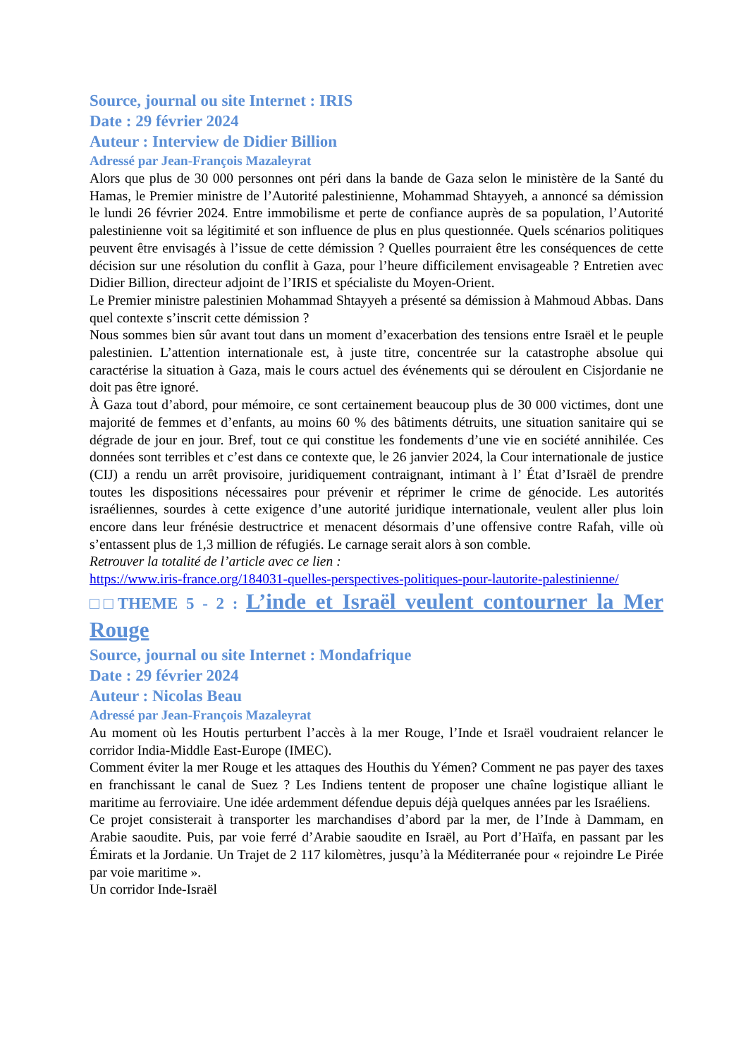Source, journal ou site Internet : IRIS
Date : 29 février 2024
Auteur : Interview de Didier Billion
Adressé par Jean-François Mazaleyrat
Alors que plus de 30 000 personnes ont péri dans la bande de Gaza selon le ministère de la Santé du Hamas, le Premier ministre de l’Autorité palestinienne, Mohammad Shtayyeh, a annoncé sa démission le lundi 26 février 2024. Entre immobilisme et perte de confiance auprès de sa population, l’Autorité palestinienne voit sa légitimité et son influence de plus en plus questionnée. Quels scénarios politiques peuvent être envisagés à l’issue de cette démission ? Quelles pourraient être les conséquences de cette décision sur une résolution du conflit à Gaza, pour l’heure difficilement envisageable ? Entretien avec Didier Billion, directeur adjoint de l’IRIS et spécialiste du Moyen-Orient.
Le Premier ministre palestinien Mohammad Shtayyeh a présenté sa démission à Mahmoud Abbas. Dans quel contexte s’inscrit cette démission ?
Nous sommes bien sûr avant tout dans un moment d’exacerbation des tensions entre Israël et le peuple palestinien. L’attention internationale est, à juste titre, concentrée sur la catastrophe absolue qui caractérise la situation à Gaza, mais le cours actuel des événements qui se déroulent en Cisjordanie ne doit pas être ignoré.
À Gaza tout d’abord, pour mémoire, ce sont certainement beaucoup plus de 30 000 victimes, dont une majorité de femmes et d’enfants, au moins 60 % des bâtiments détruits, une situation sanitaire qui se dégrade de jour en jour. Bref, tout ce qui constitue les fondements d’une vie en société annihilée. Ces données sont terribles et c’est dans ce contexte que, le 26 janvier 2024, la Cour internationale de justice (CIJ) a rendu un arrêt provisoire, juridiquement contraignant, intimant à l’ État d’Israël de prendre toutes les dispositions nécessaires pour prévenir et réprimer le crime de génocide. Les autorités israéliennes, sourdes à cette exigence d’une autorité juridique internationale, veulent aller plus loin encore dans leur frénésie destructrice et menacent désormais d’une offensive contre Rafah, ville où s’entassent plus de 1,3 million de réfugiés. Le carnage serait alors à son comble.
Retrouver la totalité de l’article avec ce lien :
https://www.iris-france.org/184031-quelles-perspectives-politiques-pour-lautorite-palestinienne/
□□THEME 5 - 2 : L’inde et Israël veulent contourner la Mer Rouge
Source, journal ou site Internet : Mondafrique
Date : 29 février 2024
Auteur : Nicolas Beau
Adressé par Jean-François Mazaleyrat
Au moment où les Houtis perturbent l’accès à la mer Rouge, l’Inde et Israël voudraient relancer le corridor India-Middle East-Europe (IMEC).
Comment éviter la mer Rouge et les attaques des Houthis du Yémen? Comment ne pas payer des taxes en franchissant le canal de Suez ? Les Indiens tentent de proposer une chaîne logistique alliant le maritime au ferroviaire. Une idée ardemment défendue depuis déjà quelques années par les Israéliens.
Ce projet consisterait à transporter les marchandises d’abord par la mer, de l’Inde à Dammam, en Arabie saoudite. Puis, par voie ferré d’Arabie saoudite en Israël, au Port d’Haïfa, en passant par les Émirats et la Jordanie. Un Trajet de 2 117 kilomètres, jusqu’à la Méditerranée pour « rejoindre Le Pirée par voie maritime ».
Un corridor Inde-Israël